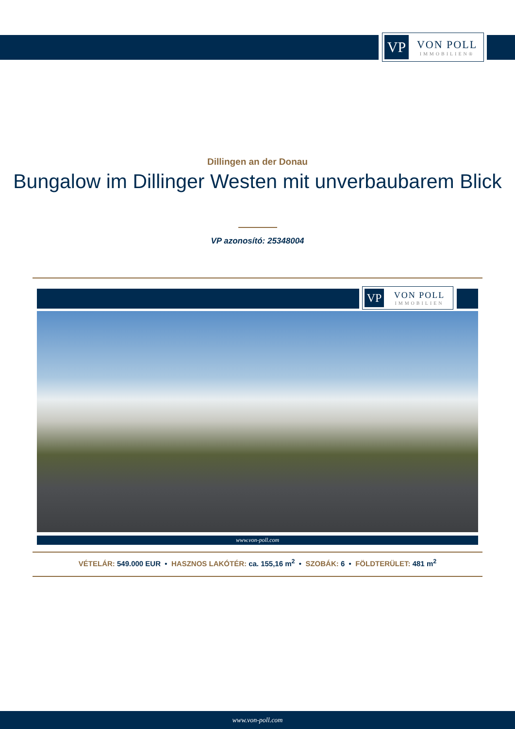VP
VON POLL
IMMOBILIEN®
Dillingen an der Donau
Bungalow im Dillinger Westen mit unverbaubarem Blick
VP azonosító: 25348004
VP
VON POLL
IMMOBILIEN
www.von-poll.com
VÉTELÁR: 549.000 EUR • HASZNOS LAKÓTÉR: ca. 155,16 m<sup>2</sup> • SZOBÁK: 6 • FÖLDTERÜLET: 481 m<sup>2</sup>
www.von-poll.com